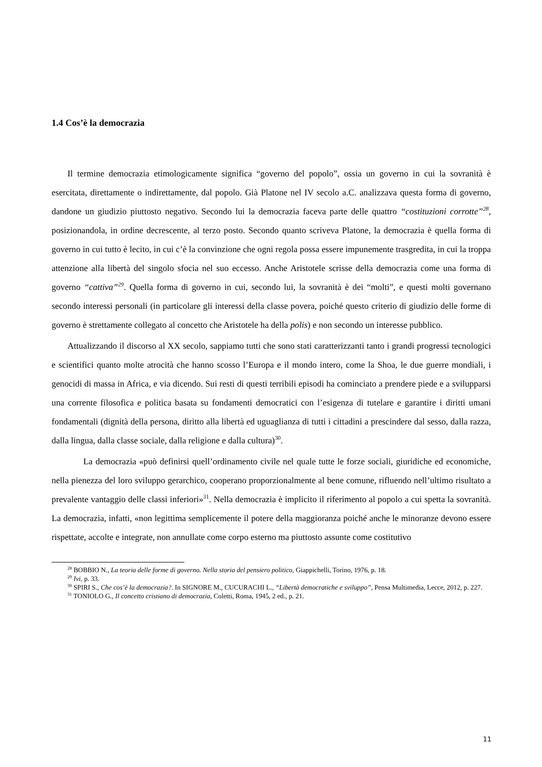1.4 Cos’è la democrazia
Il termine democrazia etimologicamente significa “governo del popolo”, ossia un governo in cui la sovranità è esercitata, direttamente o indirettamente, dal popolo. Già Platone nel IV secolo a.C. analizzava questa forma di governo, dandone un giudizio piuttosto negativo. Secondo lui la democrazia faceva parte delle quattro “costituzioni corrotte”<sup>28</sup>, posizionandola, in ordine decrescente, al terzo posto. Secondo quanto scriveva Platone, la democrazia è quella forma di governo in cui tutto è lecito, in cui c’è la convinzione che ogni regola possa essere impunemente trasgredita, in cui la troppa attenzione alla libertà del singolo sfocia nel suo eccesso. Anche Aristotele scrisse della democrazia come una forma di governo “cattiva”<sup>29</sup>. Quella forma di governo in cui, secondo lui, la sovranità è dei “molti”, e questi molti governano secondo interessi personali (in particolare gli interessi della classe povera, poiché questo criterio di giudizio delle forme di governo è strettamente collegato al concetto che Aristotele ha della polis) e non secondo un interesse pubblico.
Attualizzando il discorso al XX secolo, sappiamo tutti che sono stati caratterizzanti tanto i grandi progressi tecnologici e scientifici quanto molte atrocità che hanno scosso l’Europa e il mondo intero, come la Shoa, le due guerre mondiali, i genocidi di massa in Africa, e via dicendo. Sui resti di questi terribili episodi ha cominciato a prendere piede e a svilupparsi una corrente filosofica e politica basata su fondamenti democratici con l’esigenza di tutelare e garantire i diritti umani fondamentali (dignità della persona, diritto alla libertà ed uguaglianza di tutti i cittadini a prescindere dal sesso, dalla razza, dalla lingua, dalla classe sociale, dalla religione e dalla cultura)<sup>30</sup>.
La democrazia «può definirsi quell’ordinamento civile nel quale tutte le forze sociali, giuridiche ed economiche, nella pienezza del loro sviluppo gerarchico, cooperano proporzionalmente al bene comune, rifluendo nell’ultimo risultato a prevalente vantaggio delle classi inferiori»<sup>31</sup>. Nella democrazia è implicito il riferimento al popolo a cui spetta la sovranità. La democrazia, infatti, «non legittima semplicemente il potere della maggioranza poiché anche le minoranze devono essere rispettate, accolte e integrate, non annullate come corpo esterno ma piuttosto assunte come costitutivo
<sup>28</sup> BOBBIO N., La teoria delle forme di governo. Nella storia del pensiero politico, Giappichelli, Torino, 1976, p. 18.
<sup>29</sup> Ivi, p. 33.
<sup>30</sup> SPIRI S., Che cos’è la democrazia?. In SIGNORE M., CUCURACHI L., “Libertà democratiche e sviluppo”, Pensa Multimedia, Lecce, 2012, p. 227.
<sup>31</sup> TONIOLO G., Il concetto cristiano di democrazia, Coletti, Roma, 1945, 2 ed., p. 21.
11